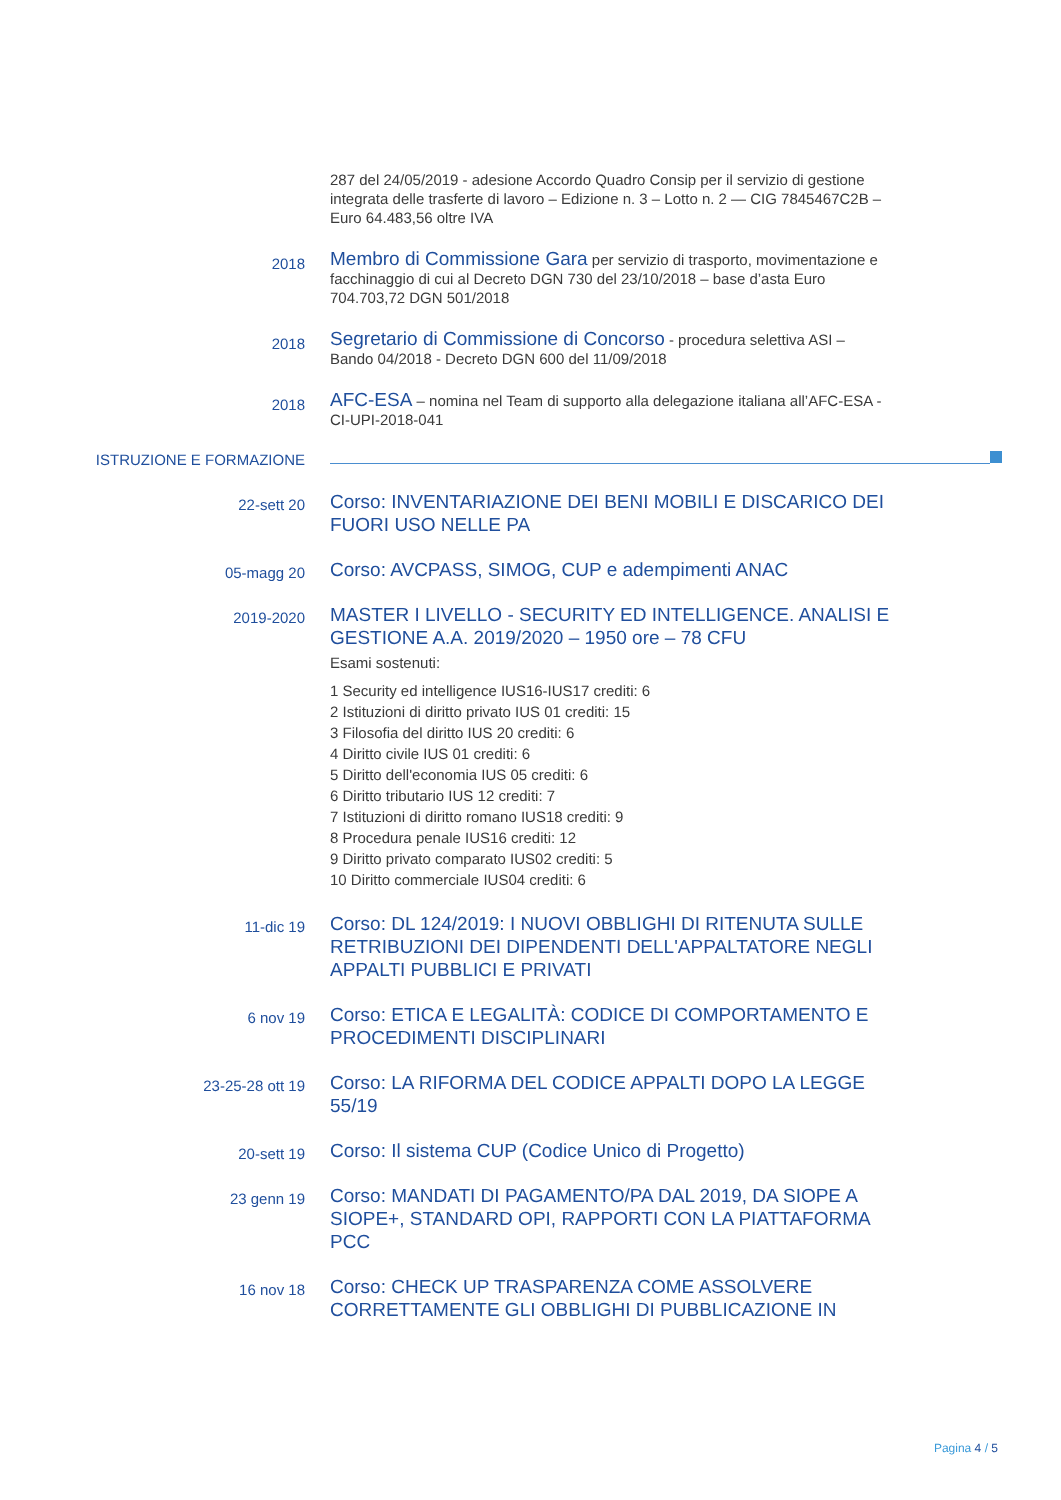287 del 24/05/2019 - adesione Accordo Quadro Consip per il servizio di gestione integrata delle trasferte di lavoro – Edizione n. 3 – Lotto n. 2 — CIG 7845467C2B – Euro 64.483,56 oltre IVA
2018
Membro di Commissione Gara per servizio di trasporto, movimentazione e facchinaggio di cui al Decreto DGN 730 del 23/10/2018 – base d’asta Euro 704.703,72 DGN 501/2018
2018
Segretario di Commissione di Concorso - procedura selettiva ASI – Bando 04/2018 - Decreto DGN 600 del 11/09/2018
2018
AFC-ESA – nomina nel Team di supporto alla delegazione italiana all’AFC-ESA - CI-UPI-2018-041
ISTRUZIONE E FORMAZIONE
22-sett 20
Corso: INVENTARIAZIONE DEI BENI MOBILI E DISCARICO DEI FUORI USO NELLE PA
05-magg 20
Corso: AVCPASS, SIMOG, CUP e adempimenti ANAC
2019-2020
MASTER I LIVELLO - SECURITY ED INTELLIGENCE. ANALISI E GESTIONE A.A. 2019/2020 – 1950 ore – 78 CFU
Esami sostenuti:
1 Security ed intelligence IUS16-IUS17 crediti: 6
2 Istituzioni di diritto privato IUS 01 crediti: 15
3 Filosofia del diritto IUS 20 crediti: 6
4 Diritto civile IUS 01 crediti: 6
5 Diritto dell'economia IUS 05 crediti: 6
6 Diritto tributario IUS 12 crediti: 7
7 Istituzioni di diritto romano IUS18 crediti: 9
8 Procedura penale IUS16 crediti: 12
9 Diritto privato comparato IUS02 crediti: 5
10 Diritto commerciale IUS04 crediti: 6
11-dic 19
Corso: DL 124/2019: I NUOVI OBBLIGHI DI RITENUTA SULLE RETRIBUZIONI DEI DIPENDENTI DELL'APPALTATORE NEGLI APPALTI PUBBLICI E PRIVATI
6 nov 19
Corso: ETICA E LEGALITÀ: CODICE DI COMPORTAMENTO E PROCEDIMENTI DISCIPLINARI
23-25-28 ott 19
Corso: LA RIFORMA DEL CODICE APPALTI DOPO LA LEGGE 55/19
20-sett 19
Corso: Il sistema CUP (Codice Unico di Progetto)
23 genn 19
Corso: MANDATI DI PAGAMENTO/PA DAL 2019, DA SIOPE A SIOPE+, STANDARD OPI, RAPPORTI CON LA PIATTAFORMA PCC
16 nov 18
Corso: CHECK UP TRASPARENZA COME ASSOLVERE CORRETTAMENTE GLI OBBLIGHI DI PUBBLICAZIONE IN
Pagina 4 / 5